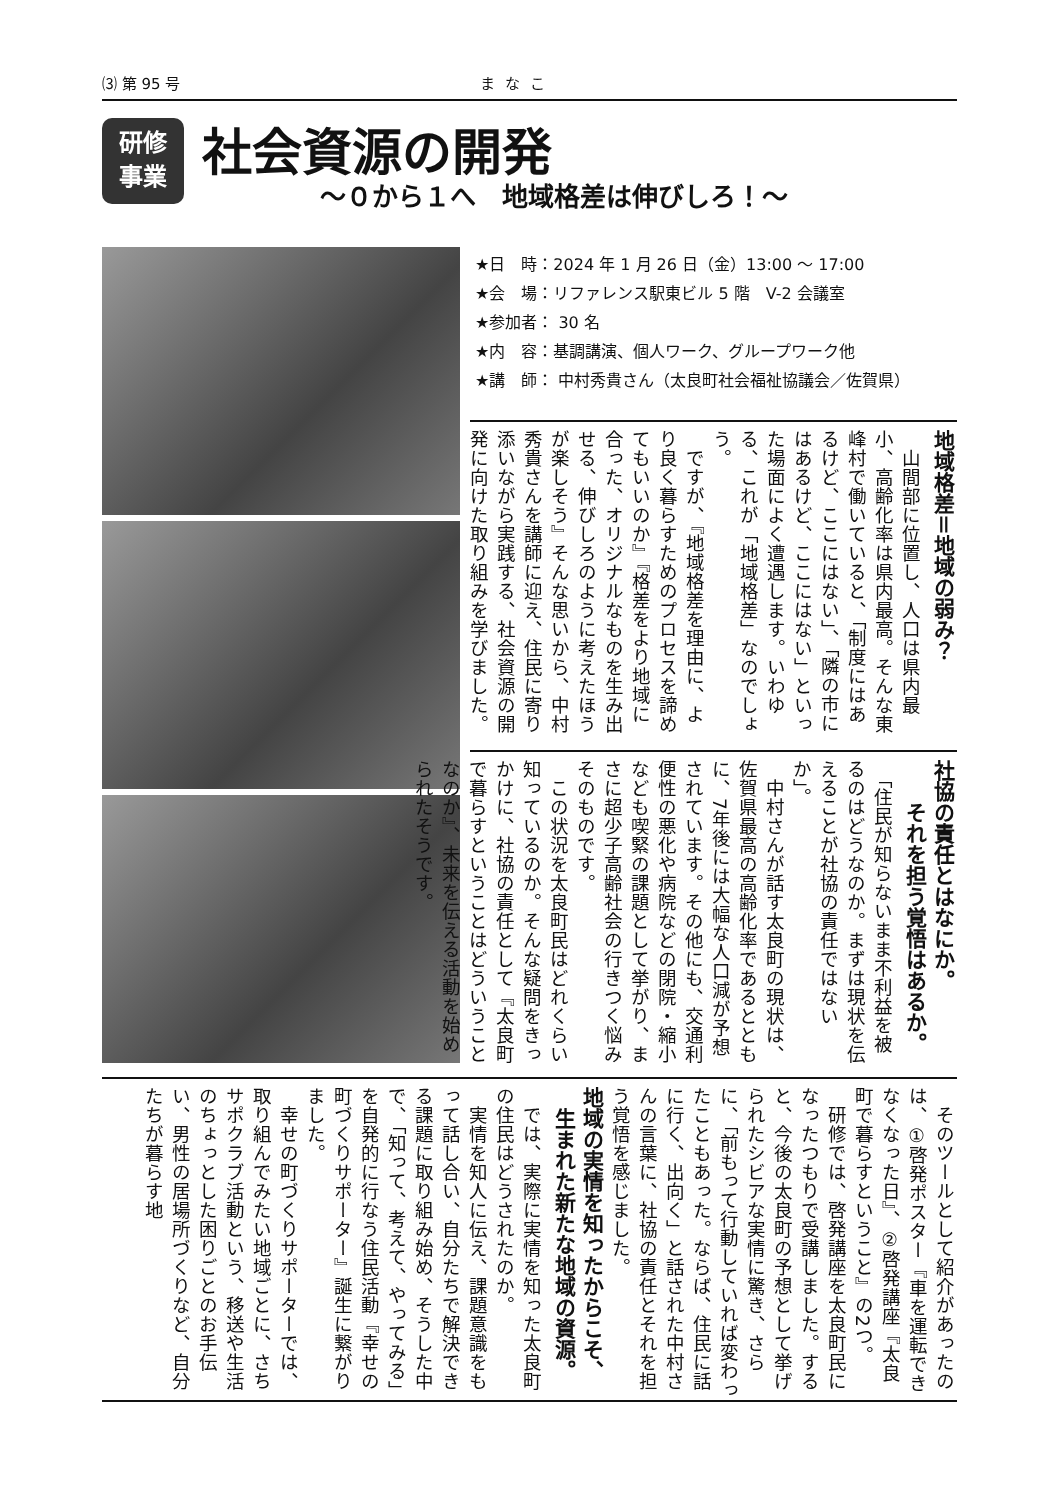⑶ 第 95 号 まなこ
研修
事業
社会資源の開発
～０から１へ　地域格差は伸びしろ！～
★日　時：2024 年 1 月 26 日（金）13:00 ～ 17:00
★会　場：リファレンス駅東ビル 5 階　V-2 会議室
★参加者： 30 名
★内　容：基調講演、個人ワーク、グループワーク他
★講　師： 中村秀貴さん（太良町社会福祉協議会／佐賀県）
地域格差＝地域の弱み？
　山間部に位置し、人口は県内最小、高齢化率は県内最高。そんな東峰村で働いていると、「制度にはあるけど、ここにはない」、「隣の市にはあるけど、ここにはない」といった場面によく遭遇します。いわゆる、これが「地域格差」なのでしょう。
　ですが、『地域格差を理由に、より良く暮らすためのプロセスを諦めてもいいのか』『格差をより地域に合った、オリジナルなものを生み出せる、伸びしろのように考えたほうが楽しそう』そんな思いから、中村秀貴さんを講師に迎え、住民に寄り添いながら実践する、社会資源の開発に向けた取り組みを学びました。
社協の責任とはなにか。
　　それを担う覚悟はあるか。
　「住民が知らないまま不利益を被るのはどうなのか。まずは現状を伝えることが社協の責任ではないか」。
　中村さんが話す太良町の現状は、佐賀県最高の高齢化率であるとともに、7年後には大幅な人口減が予想されています。その他にも、交通利便性の悪化や病院などの閉院・縮小なども喫緊の課題として挙がり、まさに超少子高齢社会の行きつく悩みそのものです。
　この状況を太良町民はどれくらい知っているのか。そんな疑問をきっかけに、社協の責任として『太良町で暮らすということはどういうことなのか』、未来を伝える活動を始められたそうです。
　そのツールとして紹介があったのは、①啓発ポスター『車を運転できなくなった日』、②啓発講座『太良町で暮らすということ』の2つ。
　研修では、啓発講座を太良町民になったつもりで受講しました。すると、今後の太良町の予想として挙げられたシビアな実情に驚き、さらに、「前もって行動していれば変わったこともあった。ならば、住民に話に行く、出向く」と話された中村さんの言葉に、社協の責任とそれを担う覚悟を感じました。
地域の実情を知ったからこそ、
　生まれた新たな地域の資源。
　では、実際に実情を知った太良町の住民はどうされたのか。
　実情を知人に伝え、課題意識をもって話し合い、自分たちで解決できる課題に取り組み始め、そうした中で、「知って、考えて、やってみる」を自発的に行なう住民活動『幸せの町づくりサポーター』誕生に繋がりました。
　幸せの町づくりサポーターでは、取り組んでみたい地域ごとに、さちサポクラブ活動という、移送や生活のちょっとした困りごとのお手伝い、男性の居場所づくりなど、自分たちが暮らす地